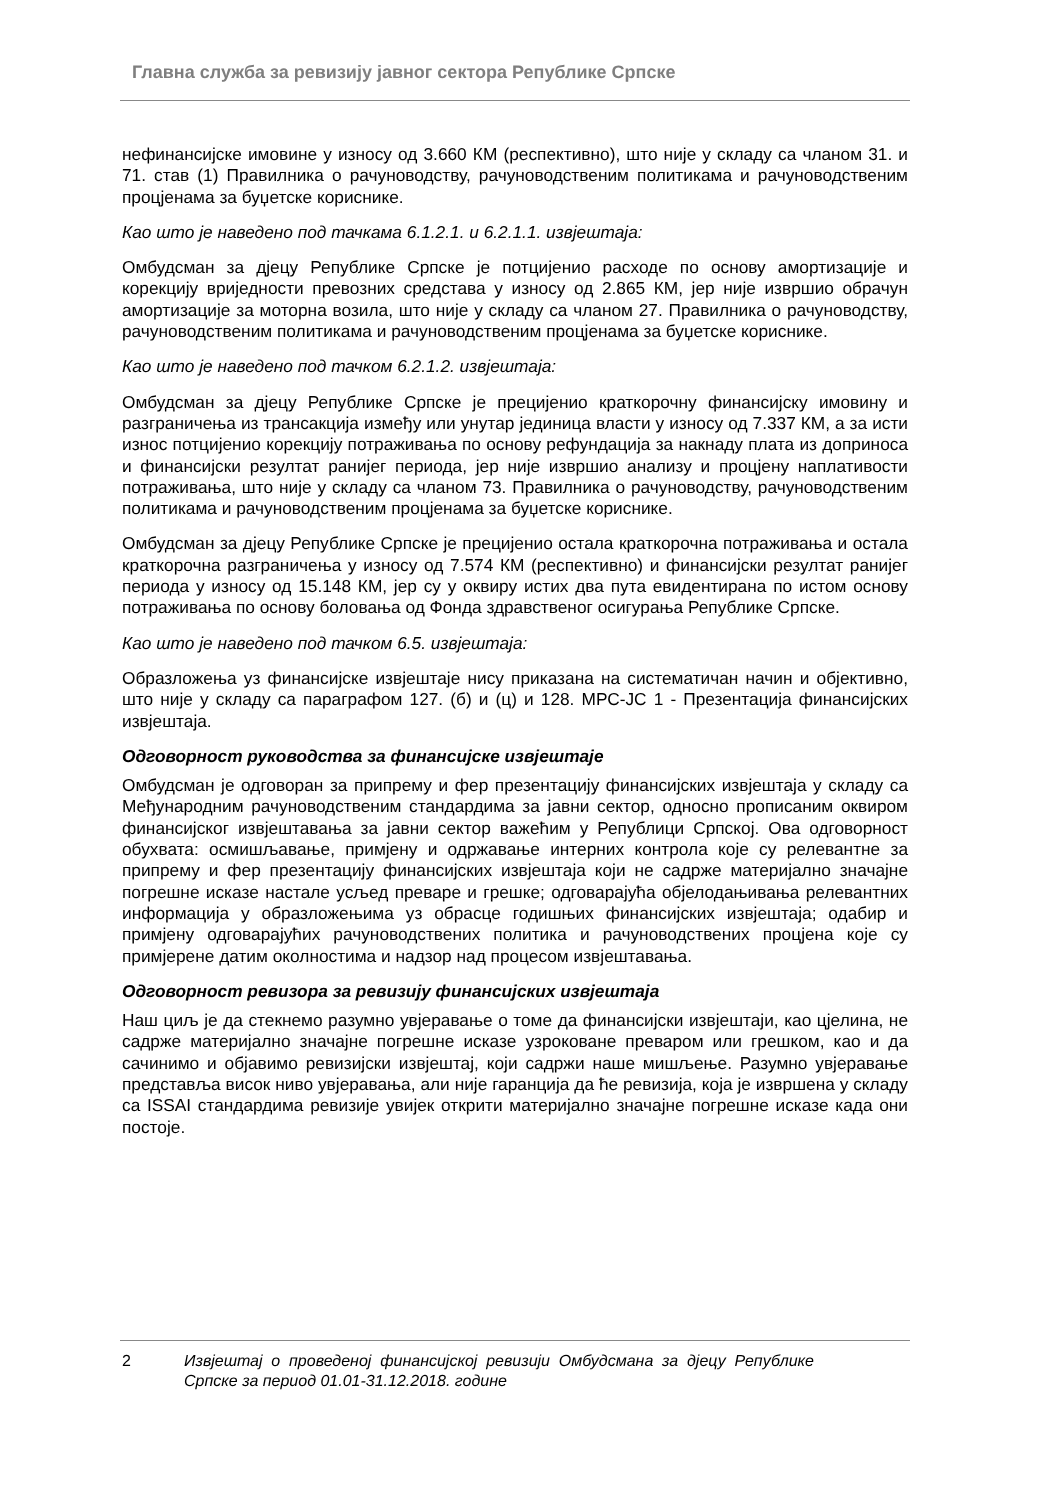Главна служба за ревизију јавног сектора Републике Српске
нефинансијске имовине у износу од 3.660 КМ (респективно), што није у складу са чланом 31. и 71. став (1) Правилника о рачуноводству, рачуноводственим политикама и рачуноводственим процјенама за буџетске кориснике.
Као што је наведено под тачкама 6.1.2.1. и 6.2.1.1. извјештаја:
Омбудсман за дјецу Републике Српске је потцијенио расходе по основу амортизације и корекцију вриједности превозних средстава у износу од 2.865 КМ, јер није извршио обрачун амортизације за моторна возила, што није у складу са чланом 27. Правилника о рачуноводству, рачуноводственим политикама и рачуноводственим процјенама за буџетске кориснике.
Као што је наведено под тачком 6.2.1.2. извјештаја:
Омбудсман за дјецу Републике Српске је прецијенио краткорочну финансијску имовину и разграничења из трансакција између или унутар јединица власти у износу од 7.337 КМ, а за исти износ потцијенио корекцију потраживања по основу рефундација за накнаду плата из доприноса и финансијски резултат ранијег периода, јер није извршио анализу и процјену наплативости потраживања, што није у складу са чланом 73. Правилника о рачуноводству, рачуноводственим политикама и рачуноводственим процјенама за буџетске кориснике.
Омбудсман за дјецу Републике Српске је прецијенио остала краткорочна потраживања и остала краткорочна разграничења у износу од 7.574 КМ (респективно) и финансијски резултат ранијег периода у износу од 15.148 КМ, јер су у оквиру истих два пута евидентирана по истом основу потраживања по основу боловања од Фонда здравственог осигурања Републике Српске.
Као што је наведено под тачком 6.5. извјештаја:
Образложења уз финансијске извјештаје нису приказана на систематичан начин и објективно, што није у складу са параграфом 127. (б) и (ц) и 128. МРС-ЈС 1 - Презентација финансијских извјештаја.
Одговорност руководства за финансијске извјештаје
Омбудсман је одговоран за припрему и фер презентацију финансијских извјештаја у складу са Међународним рачуноводственим стандардима за јавни сектор, односно прописаним оквиром финансијског извјештавања за јавни сектор важећим у Републици Српској. Ова одговорност обухвата: осмишљавање, примјену и одржавање интерних контрола које су релевантне за припрему и фер презентацију финансијских извјештаја који не садрже материјално значајне погрешне исказе настале усљед преваре и грешке; одговарајућа објелодањивања релевантних информација у образложењима уз обрасце годишњих финансијских извјештаја; одабир и примјену одговарајућих рачуноводствених политика и рачуноводствених процјена које су примјерене датим околностима и надзор над процесом извјештавања.
Одговорност ревизора за ревизију финансијских извјештаја
Наш циљ је да стекнемо разумно увјеравање о томе да финансијски извјештаји, као цјелина, не садрже материјално значајне погрешне исказе узроковане преваром или грешком, као и да сачинимо и објавимо ревизијски извјештај, који садржи наше мишљење. Разумно увјеравање представља висок ниво увјеравања, али није гаранција да ће ревизија, која је извршена у складу са ISSAI стандардима ревизије увијек открити материјално значајне погрешне исказе када они постоје.
2 Извјештај о проведеној финансијској ревизији Омбудсмана за дјецу Републике Српске за период 01.01-31.12.2018. године